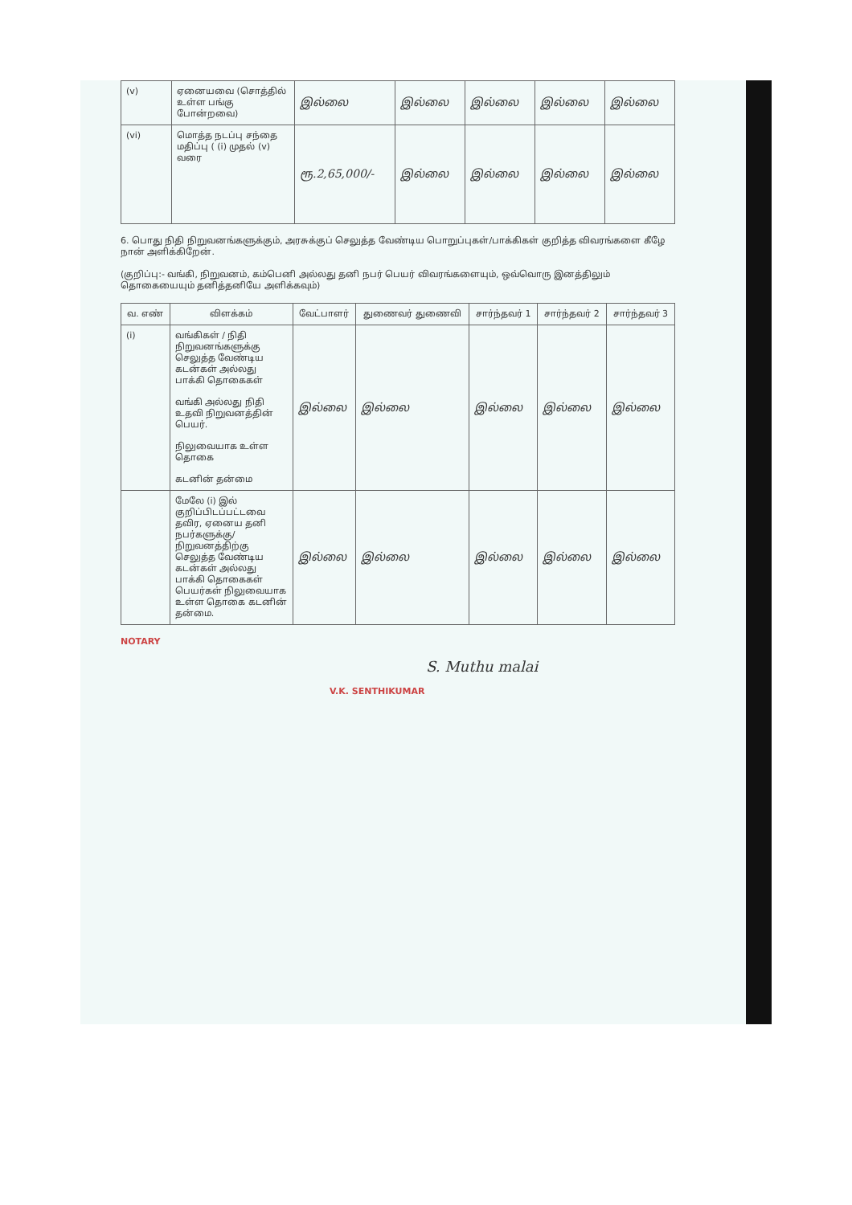| (v) | ஏனையவை (சொத்தில் உள்ள பங்கு போன்றவை) | இல்லை | இல்லை | இல்லை | இல்லை | இல்லை |
| (vi) | மொத்த நடப்பு சந்தை மதிப்பு ( (i) முதல் (v) வரை | ரூ.2,65,000/- | இல்லை | இல்லை | இல்லை | இல்லை |
6. பொது நிதி நிறுவனங்களுக்கும், அரசுக்குப் செலுத்த வேண்டிய பொறுப்புகள்/பாக்கிகள் குறித்த விவரங்களை கீழே நான் அளிக்கிறேன்.
(குறிப்பு:- வங்கி, நிறுவனம், கம்பெனி அல்லது தனி நபர் பெயர் விவரங்களையும், ஒவ்வொரு இனத்திலும் தொகையையும் தனித்தனியே அளிக்கவும்)
| வ. எண் | விளக்கம் | வேட்பாளர் | துணைவர் துணைவி | சார்ந்தவர் 1 | சார்ந்தவர் 2 | சார்ந்தவர் 3 |
| --- | --- | --- | --- | --- | --- | --- |
| (i) | வங்கிகள் / நிதி நிறுவனங்களுக்கு செலுத்த வேண்டிய கடன்கள் அல்லது பாக்கி தொகைகள் வங்கி அல்லது நிதி உதவி நிறுவனத்தின் பெயர். நிலுவையாக உள்ள தொகை கடனின் தன்மை | இல்லை | இல்லை | இல்லை | இல்லை | இல்லை |
| | மேலே (i) இல் குறிப்பிடப்பட்டவை தவிர, ஏனைய தனி நபர்களுக்கு/ நிறுவனத்திற்கு செலுத்த வேண்டிய கடன்கள் அல்லது பாக்கி தொகைகள் பெயர்கள் நிலுவையாக உள்ள தொகை கடனின் தன்மை. | இல்லை | இல்லை | இல்லை | இல்லை | இல்லை |
NOTARY
S. Muthu malai
V.K. SENTHIKUMAR